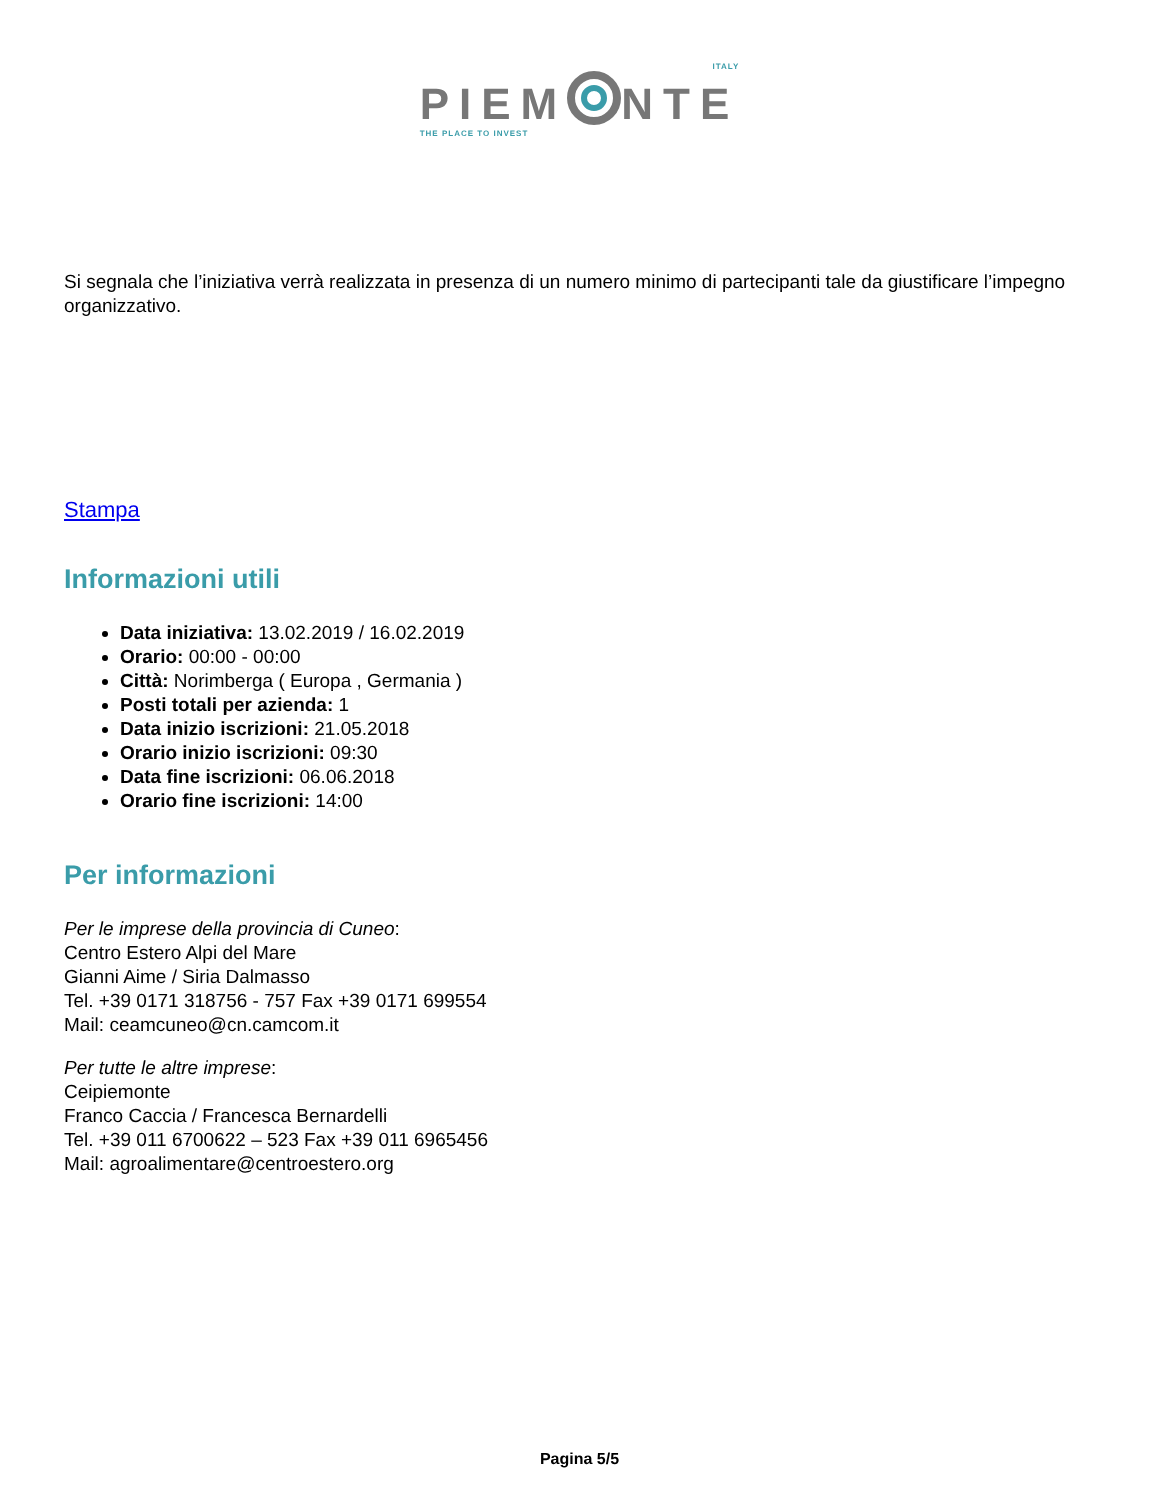ITALY
PIEM NTE
THE PLACE TO INVEST
Si segnala che l’iniziativa verrà realizzata in presenza di un numero minimo di partecipanti tale da giustificare l’impegno organizzativo.
Stampa
Informazioni utili
Data iniziativa: 13.02.2019 / 16.02.2019
Orario: 00:00 - 00:00
Città: Norimberga ( Europa , Germania )
Posti totali per azienda: 1
Data inizio iscrizioni: 21.05.2018
Orario inizio iscrizioni: 09:30
Data fine iscrizioni: 06.06.2018
Orario fine iscrizioni: 14:00
Per informazioni
Per le imprese della provincia di Cuneo:
Centro Estero Alpi del Mare
Gianni Aime / Siria Dalmasso
Tel. +39 0171 318756 - 757 Fax +39 0171 699554
Mail: ceamcuneo@cn.camcom.it
Per tutte le altre imprese:
Ceipiemonte
Franco Caccia / Francesca Bernardelli
Tel. +39 011 6700622 – 523 Fax +39 011 6965456
Mail: agroalimentare@centroestero.org
Pagina 5/5